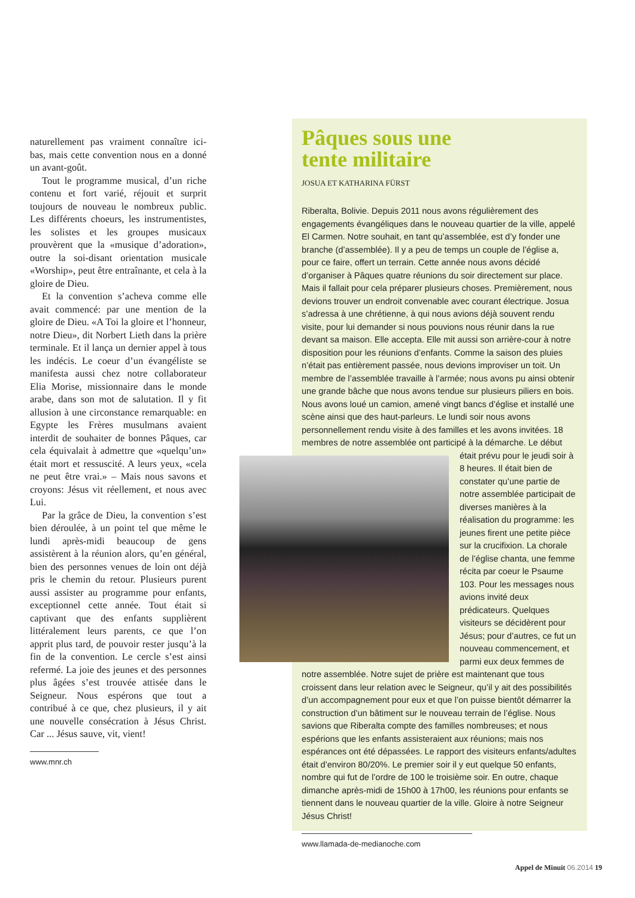naturellement pas vraiment connaître ici-bas, mais cette convention nous en a donné un avant-goût.
Tout le programme musical, d’un riche contenu et fort varié, réjouit et surprit toujours de nouveau le nombreux public. Les différents choeurs, les instrumentistes, les solistes et les groupes musicaux prouvèrent que la «musique d’adoration», outre la soi-disant orientation musicale «Worship», peut être entraînante, et cela à la gloire de Dieu.
Et la convention s’acheva comme elle avait commencé: par une mention de la gloire de Dieu. «A Toi la gloire et l’honneur, notre Dieu», dit Norbert Lieth dans la prière terminale. Et il lança un dernier appel à tous les indécis. Le coeur d’un évangéliste se manifesta aussi chez notre collaborateur Elia Morise, missionnaire dans le monde arabe, dans son mot de salutation. Il y fit allusion à une circonstance remarquable: en Egypte les Frères musulmans avaient interdit de souhaiter de bonnes Pâques, car cela équivalait à admettre que «quelqu’un» était mort et ressuscité. A leurs yeux, «cela ne peut être vrai.» – Mais nous savons et croyons: Jésus vit réellement, et nous avec Lui.
Par la grâce de Dieu, la convention s’est bien déroulée, à un point tel que même le lundi après-midi beaucoup de gens assistèrent à la réunion alors, qu’en général, bien des personnes venues de loin ont déjà pris le chemin du retour. Plusieurs purent aussi assister au programme pour enfants, exceptionnel cette année. Tout était si captivant que des enfants supplièrent littéralement leurs parents, ce que l’on apprit plus tard, de pouvoir rester jusqu’à la fin de la convention. Le cercle s’est ainsi refermé. La joie des jeunes et des personnes plus âgées s’est trouvée attisée dans le Seigneur. Nous espérons que tout a contribué à ce que, chez plusieurs, il y ait une nouvelle consécration à Jésus Christ. Car ... Jésus sauve, vit, vient!
www.mnr.ch
Pâques sous une
tente militaire
JOSUA ET KATHARINA FÜRST
Riberalta, Bolivie. Depuis 2011 nous avons régulièrement des engagements évangéliques dans le nouveau quartier de la ville, appelé El Carmen. Notre souhait, en tant qu’assemblée, est d’y fonder une branche (d’assemblée). Il y a peu de temps un couple de l’église a, pour ce faire, offert un terrain. Cette année nous avons décidé d’organiser à Pâques quatre réunions du soir directement sur place. Mais il fallait pour cela préparer plusieurs choses. Premièrement, nous devions trouver un endroit convenable avec courant électrique. Josua s’adressa à une chrétienne, à qui nous avions déjà souvent rendu visite, pour lui demander si nous pouvions nous réunir dans la rue devant sa maison. Elle accepta. Elle mit aussi son arrière-cour à notre disposition pour les réunions d’enfants. Comme la saison des pluies n’était pas entièrement passée, nous devions improviser un toit. Un membre de l’assemblée travaille à l’armée; nous avons pu ainsi obtenir une grande bâche que nous avons tendue sur plusieurs piliers en bois. Nous avons loué un camion, amené vingt bancs d’église et installé une scène ainsi que des haut-parleurs. Le lundi soir nous avons personnellement rendu visite à des familles et les avons invitées. 18 membres de notre assemblée ont participé à la démarche. Le début était prévu pour le jeudi soir à 8 heures. Il était bien de constater qu’une partie de notre assemblée participait de diverses manières à la réalisation du programme: les jeunes firent une petite pièce sur la crucifixion. La chorale de l’église chanta, une femme récita par coeur le Psaume 103. Pour les messages nous avions invité deux prédicateurs. Quelques visiteurs se décidèrent pour Jésus; pour d’autres, ce fut un nouveau commencement, et parmi eux deux femmes de notre assemblée. Notre sujet de prière est maintenant que tous croissent dans leur relation avec le Seigneur, qu’il y ait des possibilités d’un accompagnement pour eux et que l’on puisse bientôt démarrer la construction d’un bâtiment sur le nouveau terrain de l’église. Nous savions que Riberalta compte des familles nombreuses; et nous espérions que les enfants assisteraient aux réunions; mais nos espérances ont été dépassées. Le rapport des visiteurs enfants/adultes était d’environ 80/20%. Le premier soir il y eut quelque 50 enfants, nombre qui fut de l’ordre de 100 le troisième soir. En outre, chaque dimanche après-midi de 15h00 à 17h00, les réunions pour enfants se tiennent dans le nouveau quartier de la ville. Gloire à notre Seigneur Jésus Christ!
www.llamada-de-medianoche.com
Appel de Minuit 06.2014 19